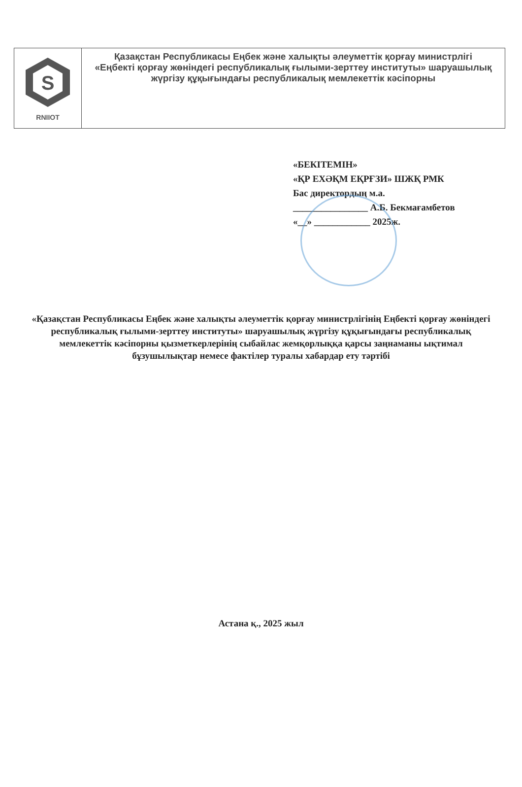S
RNIIOT
Қазақстан Республикасы Еңбек және халықты әлеуметтік қорғау министрлігі
«Еңбекті қорғау жөніндегі республикалық ғылыми-зерттеу институты» шаруашылық жүргізу құқығындағы республикалық мемлекеттік кәсіпорны
«БЕКІТЕМІН»
«ҚР ЕХӘҚМ ЕҚРҒЗИ» ШЖҚ РМК
Бас директордың м.а.
________________ А.Б. Бекмағамбетов
«__» ____________ 2025ж.
«Қазақстан Республикасы Еңбек және халықты әлеуметтік қорғау министрлігінің Еңбекті қорғау жөніндегі республикалық ғылыми-зерттеу институты» шаруашылық жүргізу құқығындағы республикалық мемлекеттік кәсіпорны қызметкерлерінің сыбайлас жемқорлыққа қарсы заңнаманы ықтимал бұзушылықтар немесе фактілер туралы хабардар ету тәртібі
Астана қ., 2025 жыл